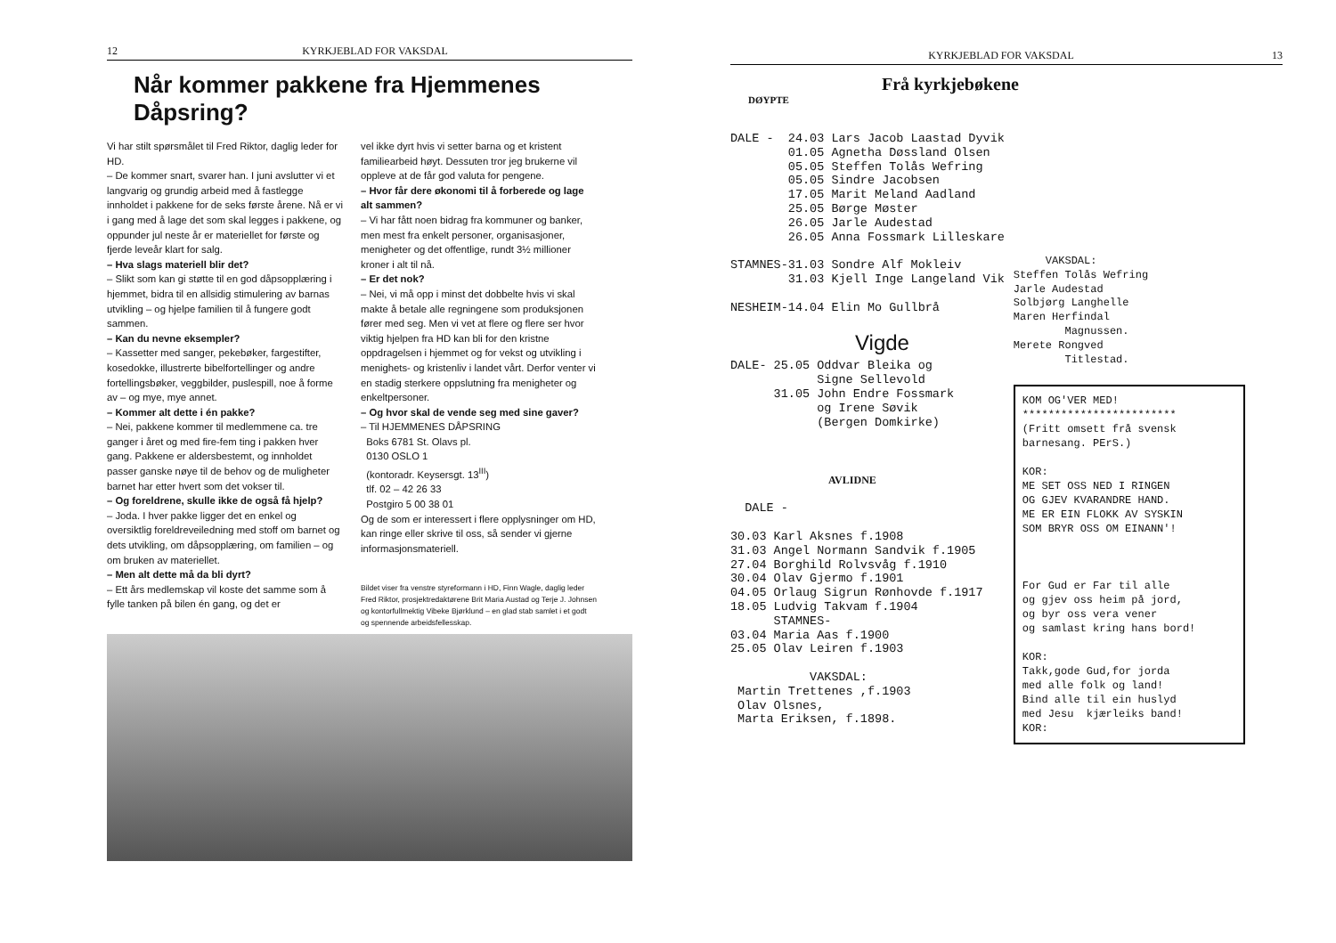12 KYRKJEBLAD FOR VAKSDAL
Når kommer pakkene fra Hjemmenes Dåpsring?
Vi har stilt spørsmålet til Fred Riktor, daglig leder for HD.
– De kommer snart, svarer han. I juni avslutter vi et langvarig og grundig arbeid med å fastlegge innholdet i pakkene for de seks første årene. Nå er vi i gang med å lage det som skal legges i pakkene, og oppunder jul neste år er materiellet for første og fjerde leveår klart for salg.
– Hva slags materiell blir det?
– Slikt som kan gi støtte til en god dåpsopplæring i hjemmet, bidra til en allsidig stimulering av barnas utvikling – og hjelpe familien til å fungere godt sammen.
– Kan du nevne eksempler?
– Kassetter med sanger, pekebøker, fargestifter, kosedokke, illustrerte bibelfortellinger og andre fortellingsbøker, veggbilder, puslespill, noe å forme av – og mye, mye annet.
– Kommer alt dette i én pakke?
– Nei, pakkene kommer til medlemmene ca. tre ganger i året og med fire-fem ting i pakken hver gang. Pakkene er aldersbestemt, og innholdet passer ganske nøye til de behov og de muligheter barnet har etter hvert som det vokser til.
– Og foreldrene, skulle ikke de også få hjelp?
– Joda. I hver pakke ligger det en enkel og oversiktlig foreldreveiledning med stoff om barnet og dets utvikling, om dåpsopplæring, om familien – og om bruken av materiellet.
– Men alt dette må da bli dyrt?
– Ett års medlemskap vil koste det samme som å fylle tanken på bilen én gang, og det er
vel ikke dyrt hvis vi setter barna og et kristent familiearbeid høyt. Dessuten tror jeg brukerne vil oppleve at de får god valuta for pengene.
– Hvor får dere økonomi til å forberede og lage alt sammen?
– Vi har fått noen bidrag fra kommuner og banker, men mest fra enkelt personer, organisasjoner, menigheter og det offentlige, rundt 3½ millioner kroner i alt til nå.
– Er det nok?
– Nei, vi må opp i minst det dobbelte hvis vi skal makte å betale alle regningene som produksjonen fører med seg. Men vi vet at flere og flere ser hvor viktig hjelpen fra HD kan bli for den kristne oppdragelsen i hjemmet og for vekst og utvikling i menighets- og kristenliv i landet vårt. Derfor venter vi en stadig sterkere oppslutning fra menigheter og enkeltpersoner.
– Og hvor skal de vende seg med sine gaver?
– Til HJEMMENES DÅPSRING
Boks 6781 St. Olavs pl.
0130 OSLO 1
(kontoradr. Keysersgt. 13<sup>III</sup>)
tlf. 02 – 42 26 33
Postgiro 5 00 38 01
Og de som er interessert i flere opplysninger om HD, kan ringe eller skrive til oss, så sender vi gjerne informasjonsmateriell.
Bildet viser fra venstre styreformann i HD, Finn Wagle, daglig leder Fred Riktor, prosjektredaktørene Brit Maria Austad og Terje J. Johnsen og kontorfullmektig Vibeke Bjørklund – en glad stab samlet i et godt og spennende arbeidsfellesskap.
KYRKJEBLAD FOR VAKSDAL 13
Frå kyrkjebøkene
DØYPTE
DALE - 24.03 Lars Jacob Laastad Dyvik 01.05 Agnetha Døssland Olsen 05.05 Steffen Tolås Wefring 05.05 Sindre Jacobsen 17.05 Marit Meland Aadland 25.05 Børge Møster 26.05 Jarle Audestad 26.05 Anna Fossmark Lilleskare STAMNES-31.03 Sondre Alf Mokleiv 31.03 Kjell Inge Langeland Vik NESHEIM-14.04 Elin Mo Gullbrå
Vigde
DALE- 25.05 Oddvar Bleika og Signe Sellevold 31.05 John Endre Fossmark og Irene Søvik (Bergen Domkirke)
AVLIDNE
DALE - 30.03 Karl Aksnes f.1908 31.03 Angel Normann Sandvik f.1905 27.04 Borghild Rolvsvåg f.1910 30.04 Olav Gjermo f.1901 04.05 Orlaug Sigrun Rønhovde f.1917 18.05 Ludvig Takvam f.1904 STAMNES- 03.04 Maria Aas f.1900 25.05 Olav Leiren f.1903 VAKSDAL: Martin Trettenes ,f.1903 Olav Olsnes, Marta Eriksen, f.1898.
VAKSDAL: Steffen Tolås Wefring Jarle Audestad Solbjørg Langhelle Maren Herfindal Magnussen. Merete Rongved Titlestad.
KOM OG'VER MED! ************************ (Fritt omsett frå svensk barnesang. PErS.) KOR: ME SET OSS NED I RINGEN OG GJEV KVARANDRE HAND. ME ER EIN FLOKK AV SYSKIN SOM BRYR OSS OM EINANN'! For Gud er Far til alle og gjev oss heim på jord, og byr oss vera vener og samlast kring hans bord! KOR: Takk,gode Gud,for jorda med alle folk og land! Bind alle til ein huslyd med Jesu kjærleiks band! KOR: